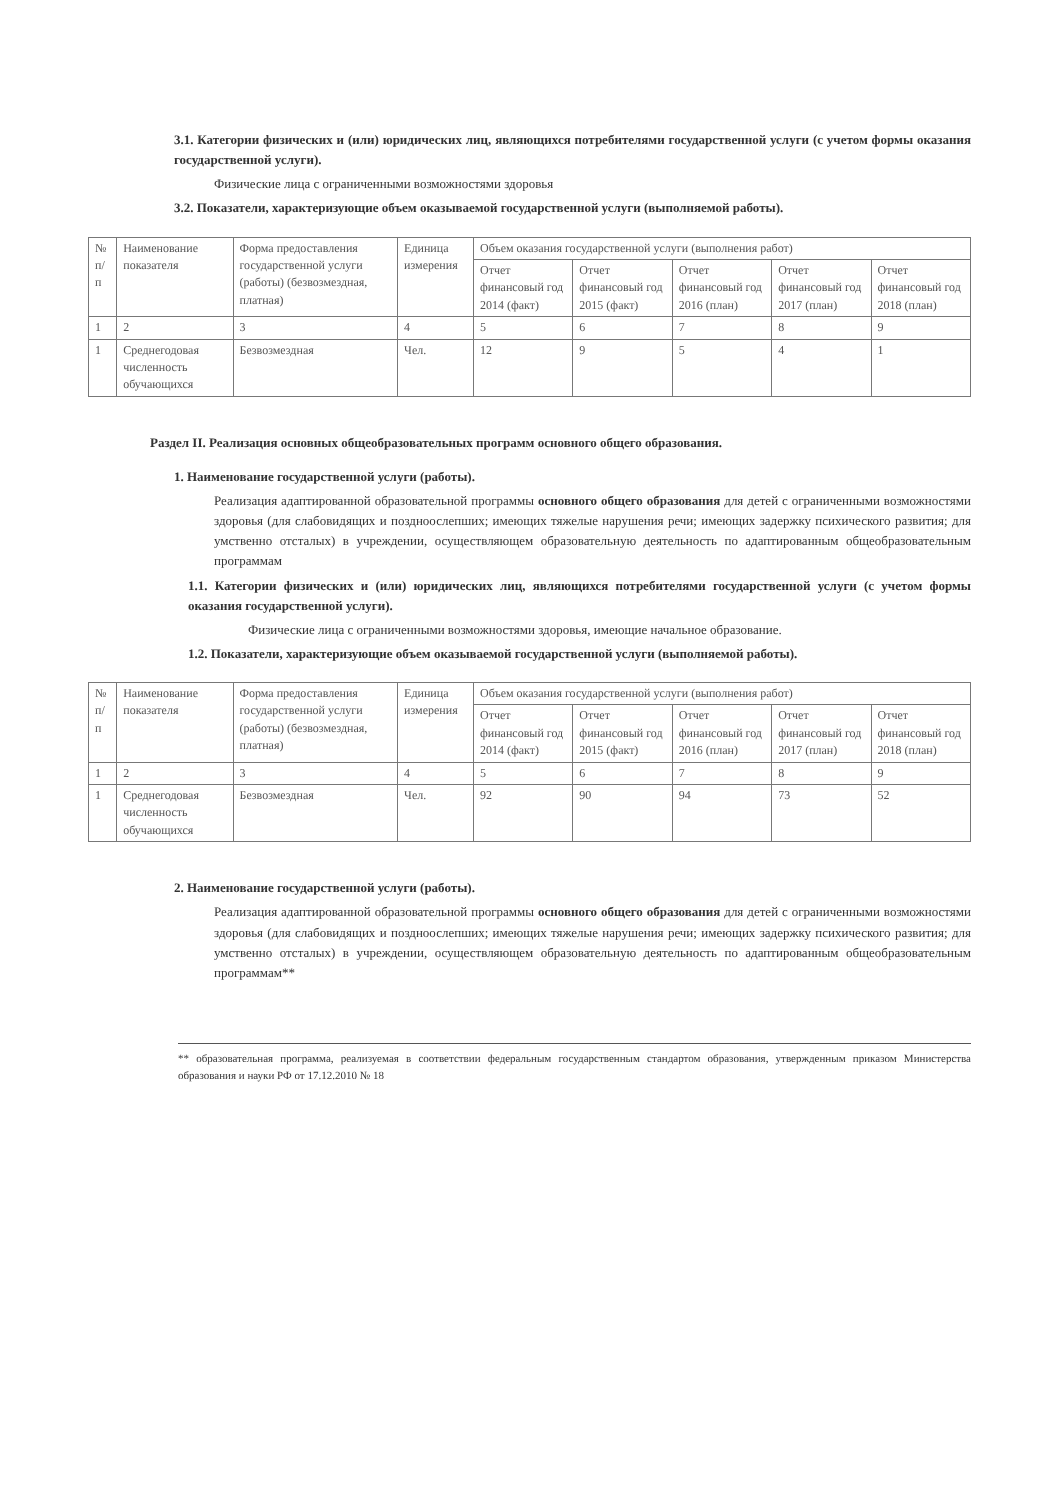3.1. Категории физических и (или) юридических лиц, являющихся потребителями государственной услуги (с учетом формы оказания государственной услуги).
Физические лица с ограниченными возможностями здоровья
3.2. Показатели, характеризующие объем оказываемой государственной услуги (выполняемой работы).
| № п/п | Наименование показателя | Форма предоставления государственной услуги (работы) (безвозмездная, платная) | Единица измерения | Объем оказания государственной услуги (выполнения работ) | | | | |
| --- | --- | --- | --- | --- | --- | --- | --- | --- |
| | | | | Отчет финансовый год 2014 (факт) | Отчет финансовый год 2015 (факт) | Отчет финансовый год 2016 (план) | Отчет финансовый год 2017 (план) | Отчет финансовый год 2018 (план) |
| 1 | 2 | 3 | 4 | 5 | 6 | 7 | 8 | 9 |
| 1 | Среднегодовая численность обучающихся | Безвозмездная | Чел. | 12 | 9 | 5 | 4 | 1 |
Раздел II. Реализация основных общеобразовательных программ основного общего образования.
1. Наименование государственной услуги (работы).
Реализация адаптированной образовательной программы основного общего образования для детей с ограниченными возможностями здоровья (для слабовидящих и поздноослепших; имеющих тяжелые нарушения речи; имеющих задержку психического развития; для умственно отсталых) в учреждении, осуществляющем образовательную деятельность по адаптированным общеобразовательным программам
1.1. Категории физических и (или) юридических лиц, являющихся потребителями государственной услуги (с учетом формы оказания государственной услуги).
Физические лица с ограниченными возможностями здоровья, имеющие начальное образование.
1.2. Показатели, характеризующие объем оказываемой государственной услуги (выполняемой работы).
| № п/п | Наименование показателя | Форма предоставления государственной услуги (работы) (безвозмездная, платная) | Единица измерения | Объем оказания государственной услуги (выполнения работ) | | | | |
| --- | --- | --- | --- | --- | --- | --- | --- | --- |
| | | | | Отчет финансовый год 2014 (факт) | Отчет финансовый год 2015 (факт) | Отчет финансовый год 2016 (план) | Отчет финансовый год 2017 (план) | Отчет финансовый год 2018 (план) |
| 1 | 2 | 3 | 4 | 5 | 6 | 7 | 8 | 9 |
| 1 | Среднегодовая численность обучающихся | Безвозмездная | Чел. | 92 | 90 | 94 | 73 | 52 |
2. Наименование государственной услуги (работы).
Реализация адаптированной образовательной программы основного общего образования для детей с ограниченными возможностями здоровья (для слабовидящих и поздноослепших; имеющих тяжелые нарушения речи; имеющих задержку психического развития; для умственно отсталых) в учреждении, осуществляющем образовательную деятельность по адаптированным общеобразовательным программам**
** образовательная программа, реализуемая в соответствии федеральным государственным стандартом образования, утвержденным приказом Министерства образования и науки РФ от 17.12.2010 № 18